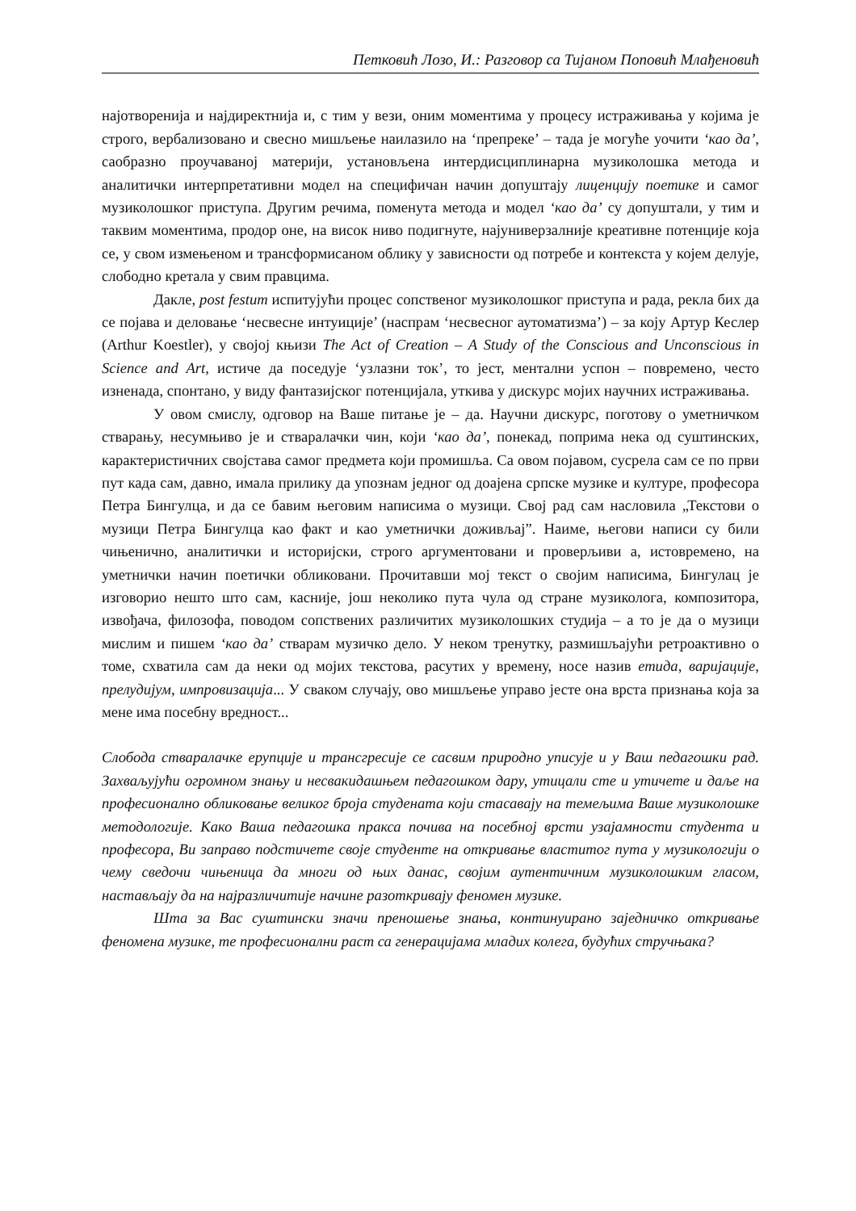Петковић Лозо, И.: Разговор са Тијаном Поповић Млађеновић
најотворенија и најдиректнија и, с тим у вези, оним моментима у процесу истраживања у којима је строго, вербализовано и свесно мишљење наилазило на ‘препреке’ – тада је могуће уочити ‘као да’, саобразно проучаваној материји, установљена интердисциплинарна музиколошка метода и аналитички интерпретативни модел на специфичан начин допуштају лиценцију поетике и самог музиколошког приступа. Другим речима, поменута метода и модел ‘као да’ су допуштали, у тим и таквим моментима, продор оне, на висок ниво подигнуте, најуниверзалније креативне потенције која се, у свом измењеном и трансформисаном облику у зависности од потребе и контекста у којем делује, слободно кретала у свим правцима.
Дакле, post festum испитујући процес сопственог музиколошког приступа и рада, рекла бих да се појава и деловање ‘несвесне интуиције’ (наспрам ‘несвесног аутоматизма’) – за коју Артур Кеслер (Arthur Koestler), у својој књизи The Act of Creation – A Study of the Conscious and Unconscious in Science and Art, истиче да поседује ‘узлазни ток’, то јест, ментални успон – повремено, често изненада, спонтано, у виду фантазијског потенцијала, уткива у дискурс мојих научних истраживања.
У овом смислу, одговор на Ваше питање је – да. Научни дискурс, поготову о уметничком стварању, несумњиво је и стваралачки чин, који ‘као да’, понекад, поприма нека од суштинских, карактеристичних својстава самог предмета који промишља. Са овом појавом, сусрела сам се по први пут када сам, давно, имала прилику да упознам једног од доајена српске музике и културе, професора Петра Бингулца, и да се бавим његовим написима о музици. Свој рад сам насловила „Текстови о музици Петра Бингулца као факт и као уметнички доживљај”. Наиме, његови написи су били чињенично, аналитички и историјски, строго аргументовани и проверљиви а, истовремено, на уметнички начин поетички обликовани. Прочитавши мој текст о својим написима, Бингулац је изговорио нешто што сам, касније, још неколико пута чула од стране музиколога, композитора, извођача, филозофа, поводом сопствених различитих музиколошких студија – а то је да о музици мислим и пишем ‘као да’ стварам музичко дело. У неком тренутку, размишљајући ретроактивно о томе, схватила сам да неки од мојих текстова, расутих у времену, носе назив етида, варијације, прелудијум, импровизација... У сваком случају, ово мишљење управо јесте она врста признања која за мене има посебну вредност...
Слобода стваралачке ерупције и трансгресије се сасвим природно уписује и у Ваш педагошки рад. Захваљујући огромном знању и несвакидашњем педагошком дару, утицали сте и утичете и даље на професионално обликовање великог броја студената који стасавају на темељима Ваше музиколошке методологије. Како Ваша педагошка пракса почива на посебној врсти узајамности студента и професора, Ви заправо подстичете своје студенте на откривање властитог пута у музикологији о чему сведочи чињеница да многи од њих данас, својим аутентичним музиколошким гласом, настављају да на најразличитије начине разоткривају феномен музике.
Шта за Вас суштински значи преношење знања, континуирано заједничко откривање феномена музике, те професионални раст са генерацијама младих колега, будућих стручњака?